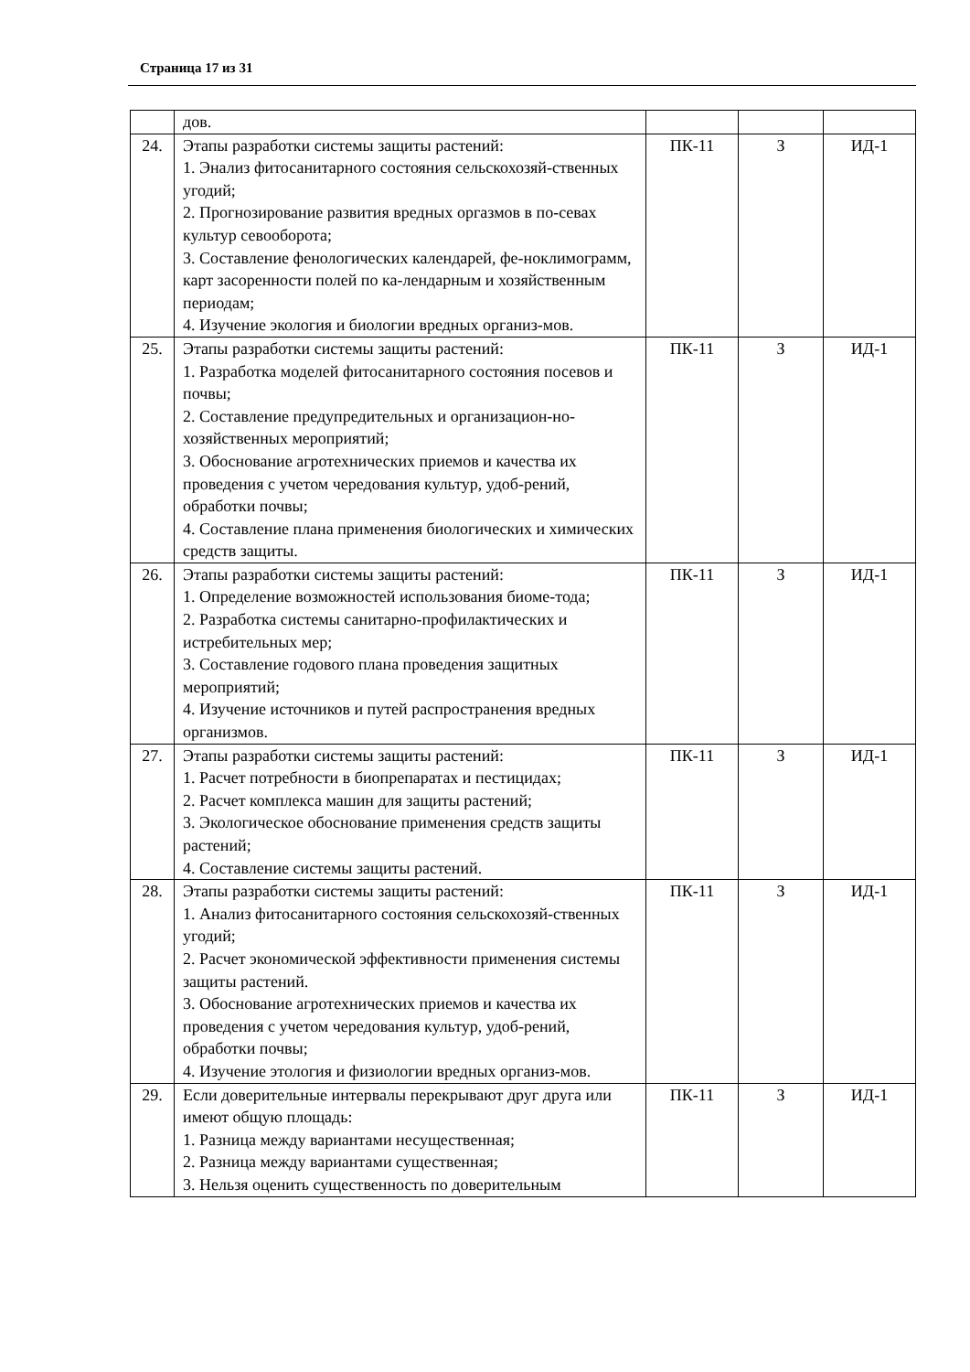Страница 17 из 31
| | дов. | | | |
| 24. | Этапы разработки системы защиты растений: 1. Энализ фитосанитарного состояния сельскохозяй-ственных угодий; 2. Прогнозирование развития вредных оргазмов в по-севах культур севооборота; 3. Составление фенологических календарей, фе-ноклимограмм, карт засоренности полей по ка-лендарным и хозяйственным периодам; 4. Изучение экология и биологии вредных организ-мов. | ПК-11 | З | ИД-1 |
| 25. | Этапы разработки системы защиты растений: 1. Разработка моделей фитосанитарного состояния посевов и почвы; 2. Составление предупредительных и организацион-но-хозяйственных мероприятий; 3. Обоснование агротехнических приемов и качества их проведения с учетом чередования культур, удоб-рений, обработки почвы; 4. Составление плана применения биологических и химических средств защиты. | ПК-11 | З | ИД-1 |
| 26. | Этапы разработки системы защиты растений: 1. Определение возможностей использования биоме-тода; 2. Разработка системы санитарно-профилактических и истребительных мер; 3. Составление годового плана проведения защитных мероприятий; 4. Изучение источников и путей распространения вредных организмов. | ПК-11 | З | ИД-1 |
| 27. | Этапы разработки системы защиты растений: 1. Расчет потребности в биопрепаратах и пестицидах; 2. Расчет комплекса машин для защиты растений; 3. Экологическое обоснование применения средств защиты растений; 4. Составление системы защиты растений. | ПК-11 | З | ИД-1 |
| 28. | Этапы разработки системы защиты растений: 1. Анализ фитосанитарного состояния сельскохозяй-ственных угодий; 2. Расчет экономической эффективности применения системы защиты растений. 3. Обоснование агротехнических приемов и качества их проведения с учетом чередования культур, удоб-рений, обработки почвы; 4. Изучение этология и физиологии вредных организ-мов. | ПК-11 | З | ИД-1 |
| 29. | Если доверительные интервалы перекрывают друг друга или имеют общую площадь: 1. Разница между вариантами несущественная; 2. Разница между вариантами существенная; 3. Нельзя оценить существенность по доверительным | ПК-11 | З | ИД-1 |